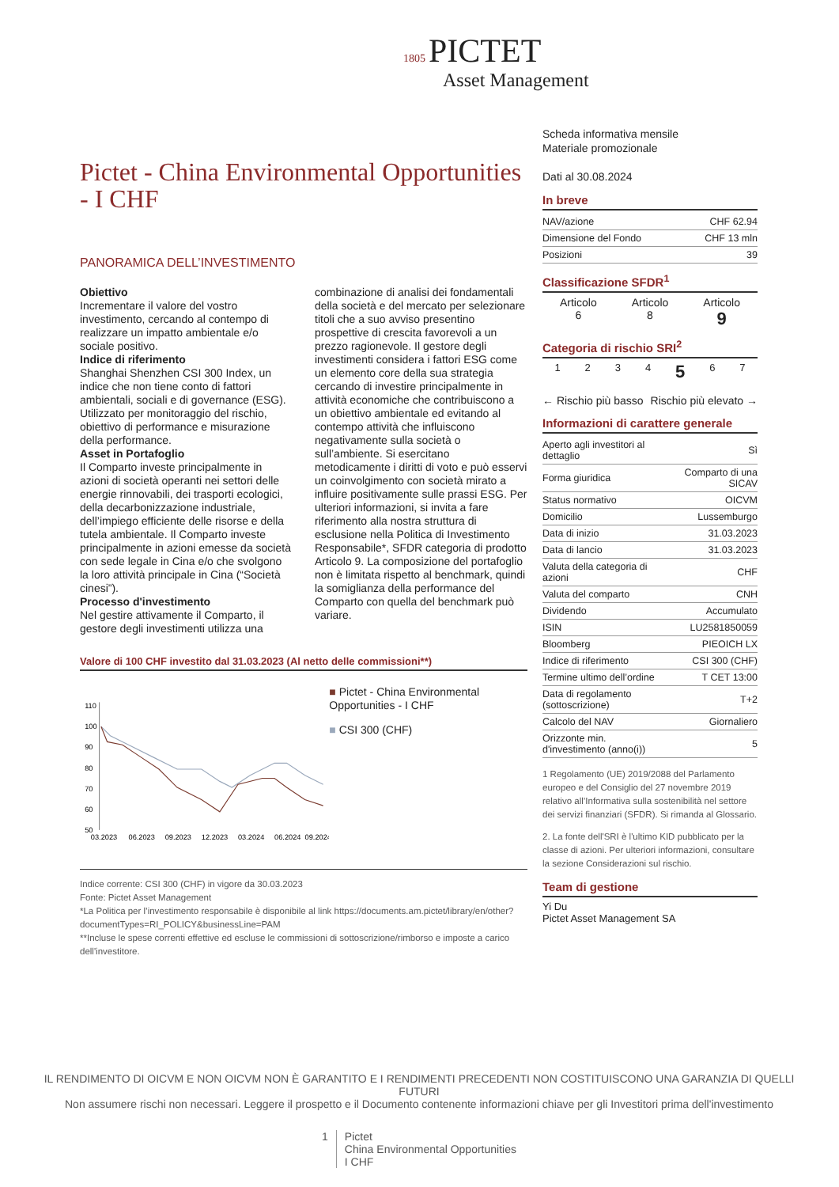1805 PICTET
Asset Management
Pictet - China Environmental Opportunities - I CHF
PANORAMICA DELL’INVESTIMENTO
Obiettivo
Incrementare il valore del vostro investimento, cercando al contempo di realizzare un impatto ambientale e/o sociale positivo.
Indice di riferimento
Shanghai Shenzhen CSI 300 Index, un indice che non tiene conto di fattori ambientali, sociali e di governance (ESG). Utilizzato per monitoraggio del rischio, obiettivo di performance e misurazione della performance.
Asset in Portafoglio
Il Comparto investe principalmente in azioni di società operanti nei settori delle energie rinnovabili, dei trasporti ecologici, della decarbonizzazione industriale, dell’impiego efficiente delle risorse e della tutela ambientale. Il Comparto investe principalmente in azioni emesse da società con sede legale in Cina e/o che svolgono la loro attività principale in Cina (“Società cinesi”).
Processo d'investimento
Nel gestire attivamente il Comparto, il gestore degli investimenti utilizza una combinazione di analisi dei fondamentali della società e del mercato per selezionare titoli che a suo avviso presentino prospettive di crescita favorevoli a un prezzo ragionevole. Il gestore degli investimenti considera i fattori ESG come un elemento core della sua strategia cercando di investire principalmente in attività economiche che contribuiscono a un obiettivo ambientale ed evitando al contempo attività che influiscono negativamente sulla società o sull’ambiente. Si esercitano metodicamente i diritti di voto e può esservi un coinvolgimento con società mirato a influire positivamente sulle prassi ESG. Per ulteriori informazioni, si invita a fare riferimento alla nostra struttura di esclusione nella Politica di Investimento Responsabile*, SFDR categoria di prodotto Articolo 9. La composizione del portafoglio non è limitata rispetto al benchmark, quindi la somiglianza della performance del Comparto con quella del benchmark può variare.
Valore di 100 CHF investito dal 31.03.2023 (Al netto delle commissioni**)
110
100
90
80
70
60
50
03.2023
06.2023
09.2023
12.2023
03.2024
06.2024
09.2024
■ Pictet - China Environmental Opportunities - I CHF
■ CSI 300 (CHF)
Indice corrente: CSI 300 (CHF) in vigore da 30.03.2023
Fonte: Pictet Asset Management
*La Politica per l’investimento responsabile è disponibile al link https://documents.am.pictet/library/en/other?documentTypes=RI_POLICY&businessLine=PAM
**Incluse le spese correnti effettive ed escluse le commissioni di sottoscrizione/rimborso e imposte a carico dell'investitore.
Scheda informativa mensile
Materiale promozionale
Dati al 30.08.2024
In breve
| NAV/azione | CHF 62.94 |
| Dimensione del Fondo | CHF 13 mln |
| Posizioni | 39 |
Classificazione SFDR<sup>1</sup>
Articolo
6 Articolo
8 Articolo
9
Categoria di rischio SRI<sup>2</sup>
1234 5 6 7
← Rischio più basso Rischio più elevato →
Informazioni di carattere generale
| Aperto agli investitori al dettaglio | Sì |
| Forma giuridica | Comparto di una SICAV |
| Status normativo | OICVM |
| Domicilio | Lussemburgo |
| Data di inizio | 31.03.2023 |
| Data di lancio | 31.03.2023 |
| Valuta della categoria di azioni | CHF |
| Valuta del comparto | CNH |
| Dividendo | Accumulato |
| ISIN | LU2581850059 |
| Bloomberg | PIEOICH LX |
| Indice di riferimento | CSI 300 (CHF) |
| Termine ultimo dell’ordine | T CET 13:00 |
| Data di regolamento (sottoscrizione) | T+2 |
| Calcolo del NAV | Giornaliero |
| Orizzonte min. d'investimento (anno(i)) | 5 |
1 Regolamento (UE) 2019/2088 del Parlamento europeo e del Consiglio del 27 novembre 2019 relativo all’Informativa sulla sostenibilità nel settore dei servizi finanziari (SFDR). Si rimanda al Glossario.
2. La fonte dell'SRI è l'ultimo KID pubblicato per la classe di azioni. Per ulteriori informazioni, consultare la sezione Considerazioni sul rischio.
Team di gestione
Yi Du
Pictet Asset Management SA
IL RENDIMENTO DI OICVM E NON OICVM NON È GARANTITO E I RENDIMENTI PRECEDENTI NON COSTITUISCONO UNA GARANZIA DI QUELLI FUTURI
Non assumere rischi non necessari. Leggere il prospetto e il Documento contenente informazioni chiave per gli Investitori prima dell'investimento
1 Pictet
China Environmental Opportunities
I CHF